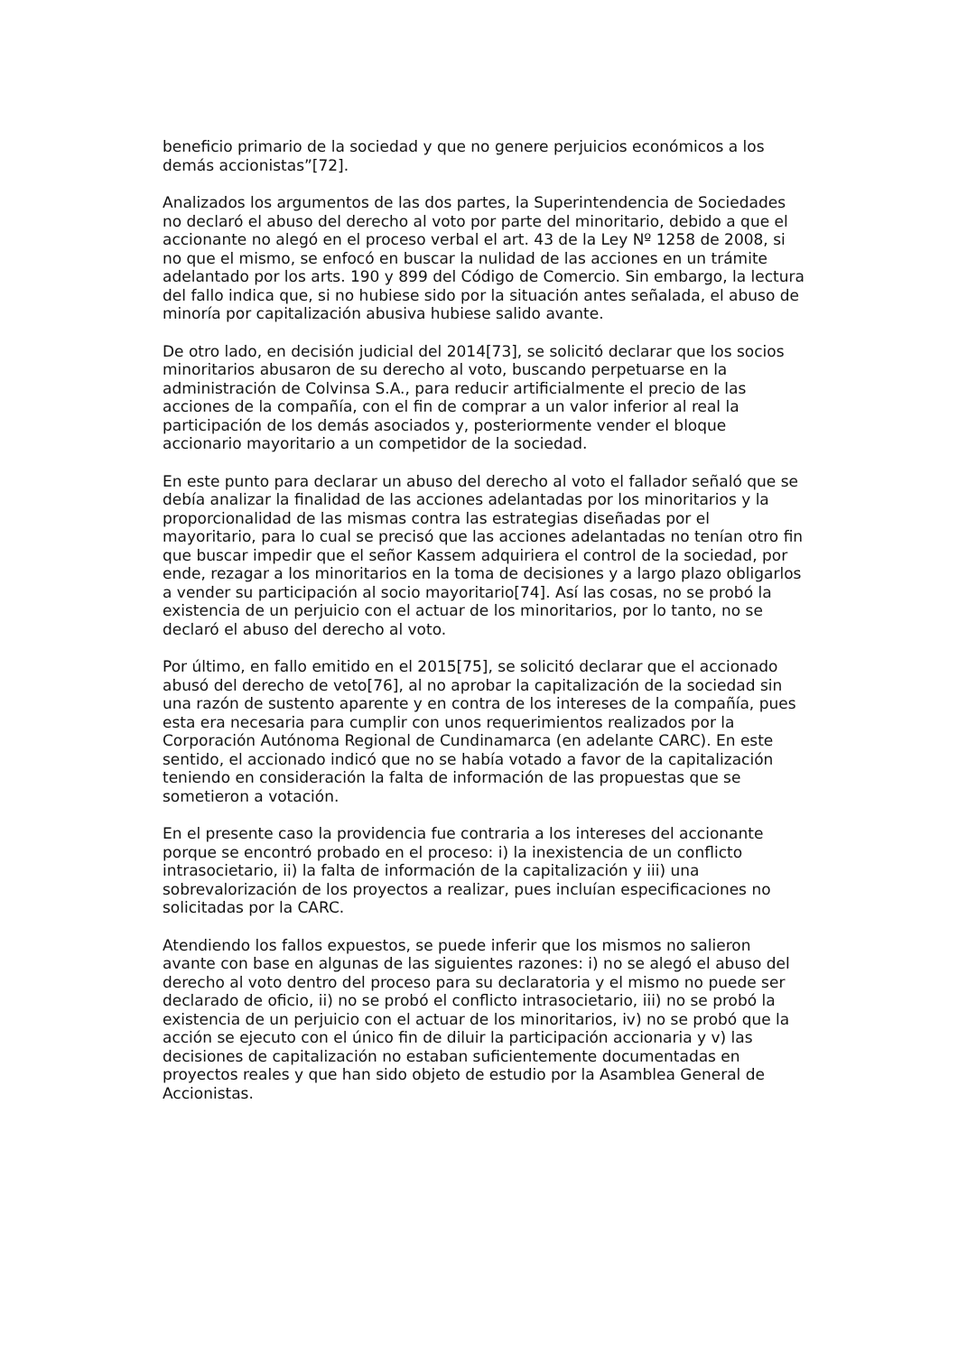beneficio primario de la sociedad y que no genere perjuicios económicos a los demás accionistas”[72].
Analizados los argumentos de las dos partes, la Superintendencia de Sociedades no declaró el abuso del derecho al voto por parte del minoritario, debido a que el accionante no alegó en el proceso verbal el art. 43 de la Ley Nº 1258 de 2008, si no que el mismo, se enfocó en buscar la nulidad de las acciones en un trámite adelantado por los arts. 190 y 899 del Código de Comercio. Sin embargo, la lectura del fallo indica que, si no hubiese sido por la situación antes señalada, el abuso de minoría por capitalización abusiva hubiese salido avante.
De otro lado, en decisión judicial del 2014[73], se solicitó declarar que los socios minoritarios abusaron de su derecho al voto, buscando perpetuarse en la administración de Colvinsa S.A., para reducir artificialmente el precio de las acciones de la compañía, con el fin de comprar a un valor inferior al real la participación de los demás asociados y, posteriormente vender el bloque accionario mayoritario a un competidor de la sociedad.
En este punto para declarar un abuso del derecho al voto el fallador señaló que se debía analizar la finalidad de las acciones adelantadas por los minoritarios y la proporcionalidad de las mismas contra las estrategias diseñadas por el mayoritario, para lo cual se precisó que las acciones adelantadas no tenían otro fin que buscar impedir que el señor Kassem adquiriera el control de la sociedad, por ende, rezagar a los minoritarios en la toma de decisiones y a largo plazo obligarlos a vender su participación al socio mayoritario[74]. Así las cosas, no se probó la existencia de un perjuicio con el actuar de los minoritarios, por lo tanto, no se declaró el abuso del derecho al voto.
Por último, en fallo emitido en el 2015[75], se solicitó declarar que el accionado abusó del derecho de veto[76], al no aprobar la capitalización de la sociedad sin una razón de sustento aparente y en contra de los intereses de la compañía, pues esta era necesaria para cumplir con unos requerimientos realizados por la Corporación Autónoma Regional de Cundinamarca (en adelante CARC). En este sentido, el accionado indicó que no se había votado a favor de la capitalización teniendo en consideración la falta de información de las propuestas que se sometieron a votación.
En el presente caso la providencia fue contraria a los intereses del accionante porque se encontró probado en el proceso: i) la inexistencia de un conflicto intrasocietario, ii) la falta de información de la capitalización y iii) una sobrevalorización de los proyectos a realizar, pues incluían especificaciones no solicitadas por la CARC.
Atendiendo los fallos expuestos, se puede inferir que los mismos no salieron avante con base en algunas de las siguientes razones: i) no se alegó el abuso del derecho al voto dentro del proceso para su declaratoria y el mismo no puede ser declarado de oficio, ii) no se probó el conflicto intrasocietario, iii) no se probó la existencia de un perjuicio con el actuar de los minoritarios, iv) no se probó que la acción se ejecuto con el único fin de diluir la participación accionaria y v) las decisiones de capitalización no estaban suficientemente documentadas en proyectos reales y que han sido objeto de estudio por la Asamblea General de Accionistas.